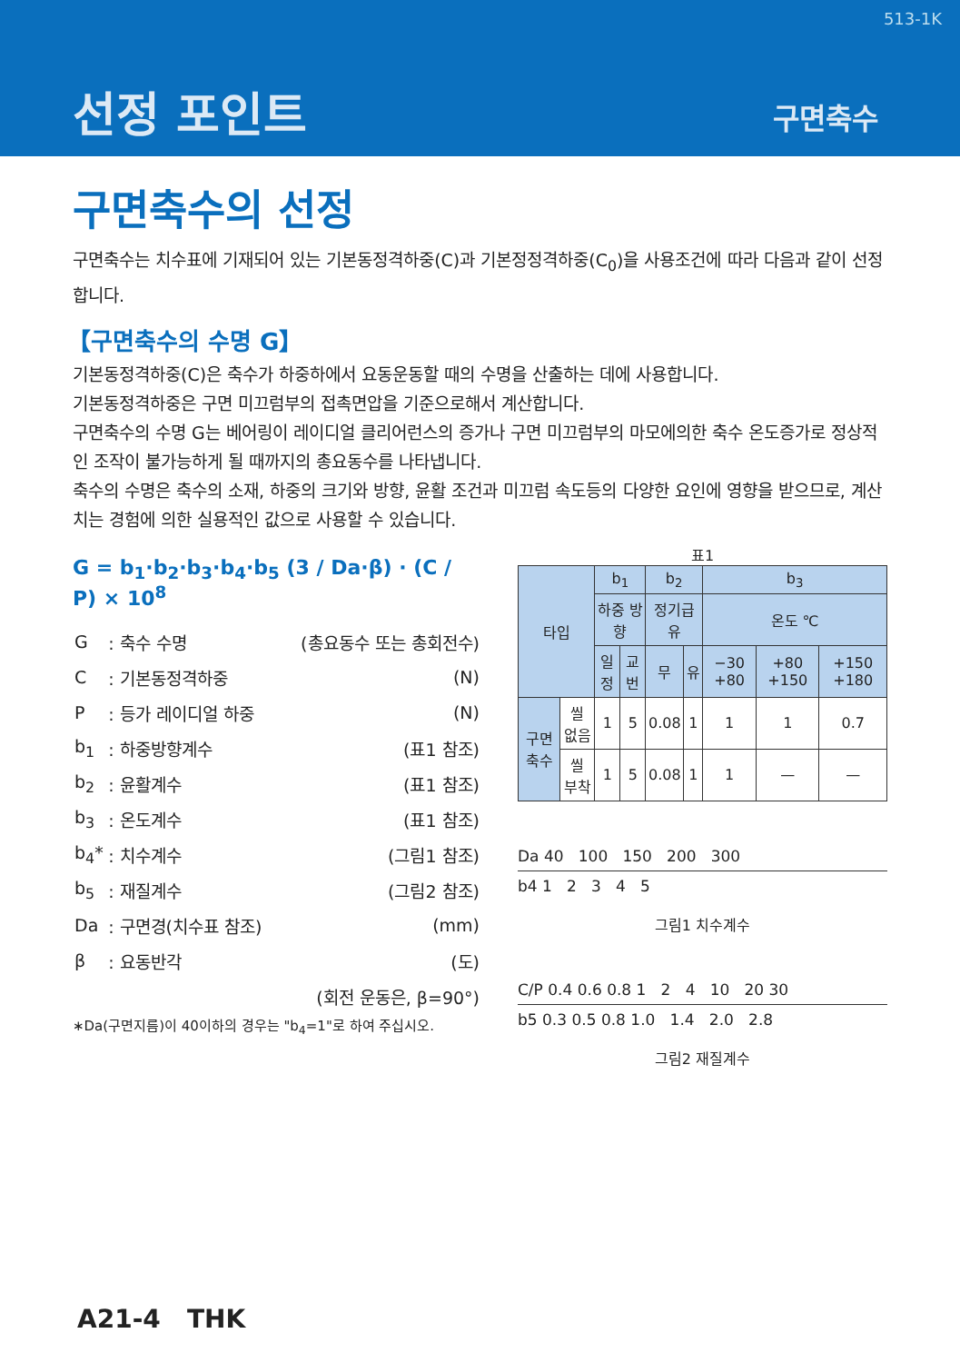513-1K
선정 포인트 구면축수
구면축수의 선정
구면축수는 치수표에 기재되어 있는 기본동정격하중(C)과 기본정정격하중(C<sub>0</sub>)을 사용조건에 따라 다음과 같이 선정합니다.
【구면축수의 수명 G】
기본동정격하중(C)은 축수가 하중하에서 요동운동할 때의 수명을 산출하는 데에 사용합니다.
기본동정격하중은 구면 미끄럼부의 접촉면압을 기준으로해서 계산합니다.
구면축수의 수명 G는 베어링이 레이디얼 클리어런스의 증가나 구면 미끄럼부의 마모에의한 축수 온도증가로 정상적인 조작이 불가능하게 될 때까지의 총요동수를 나타냅니다.
축수의 수명은 축수의 소재, 하중의 크기와 방향, 윤활 조건과 미끄럼 속도등의 다양한 요인에 영향을 받으므로, 계산치는 경험에 의한 실용적인 값으로 사용할 수 있습니다.
G = b<sub>1</sub>·b<sub>2</sub>·b<sub>3</sub>·b<sub>4</sub>·b<sub>5</sub> (3 / Da·β) · (C / P) × 10<sup>8</sup>
| G | : 축수 수명 | (총요동수 또는 총회전수) |
| C | : 기본동정격하중 | (N) |
| P | : 등가 레이디얼 하중 | (N) |
| b<sub>1</sub> | : 하중방향계수 | (표1 참조) |
| b<sub>2</sub> | : 윤활계수 | (표1 참조) |
| b<sub>3</sub> | : 온도계수 | (표1 참조) |
| b<sub>4</sub>* | : 치수계수 | (그림1 참조) |
| b<sub>5</sub> | : 재질계수 | (그림2 참조) |
| Da | : 구면경(치수표 참조) | (mm) |
| β | : 요동반각 | (도) |
| (회전 운동은, β=90°) | | |
∗Da(구면지름)이 40이하의 경우는 "b<sub>4</sub>=1"로 하여 주십시오.
표1
| 타입 | | b<sub>1</sub> | | b<sub>2</sub> | | b<sub>3</sub> | | |
| --- | --- | --- | --- | --- | --- | --- | --- | --- |
| | | 하중 방향 | | 정기급유 | | 온도 ℃ | | |
| | | 일정 | 교번 | 무 | 유 | −30 +80 | +80 +150 | +150 +180 |
| 구면 축수 | 씰 없음 | 1 | 5 | 0.08 | 1 | 1 | 1 | 0.7 |
| | 씰 부착 | 1 | 5 | 0.08 | 1 | 1 | — | — |
Da 40 100 150 200 300
b4 1 2 3 4 5
그림1 치수계수
C/P 0.4 0.6 0.8 1 2 4 10 20 30
b5 0.3 0.5 0.8 1.0 1.4 2.0 2.8
그림2 재질계수
A21-4 THK